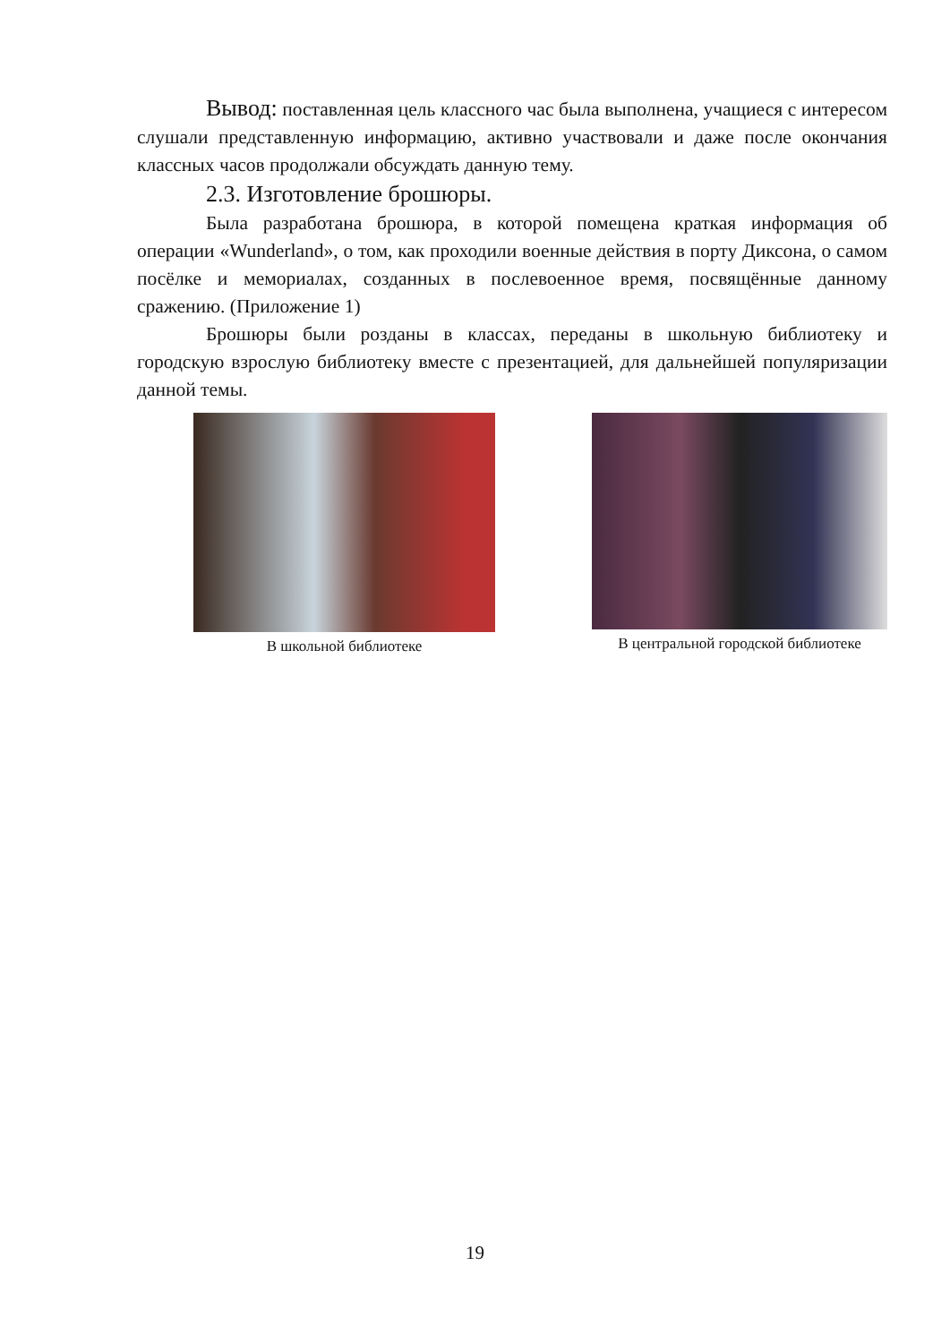Вывод: поставленная цель классного час была выполнена, учащиеся с интересом слушали представленную информацию, активно участвовали и даже после окончания классных часов продолжали обсуждать данную тему.
2.3. Изготовление брошюры.
Была разработана брошюра, в которой помещена краткая информация об операции «Wunderland», о том, как проходили военные действия в порту Диксона, о самом посёлке и мемориалах, созданных в послевоенное время, посвящённые данному сражению. (Приложение 1)
Брошюры были розданы в классах, переданы в школьную библиотеку и городскую взрослую библиотеку вместе с презентацией, для дальнейшей популяризации данной темы.
В школьной библиотеке В центральной городской библиотеке
19